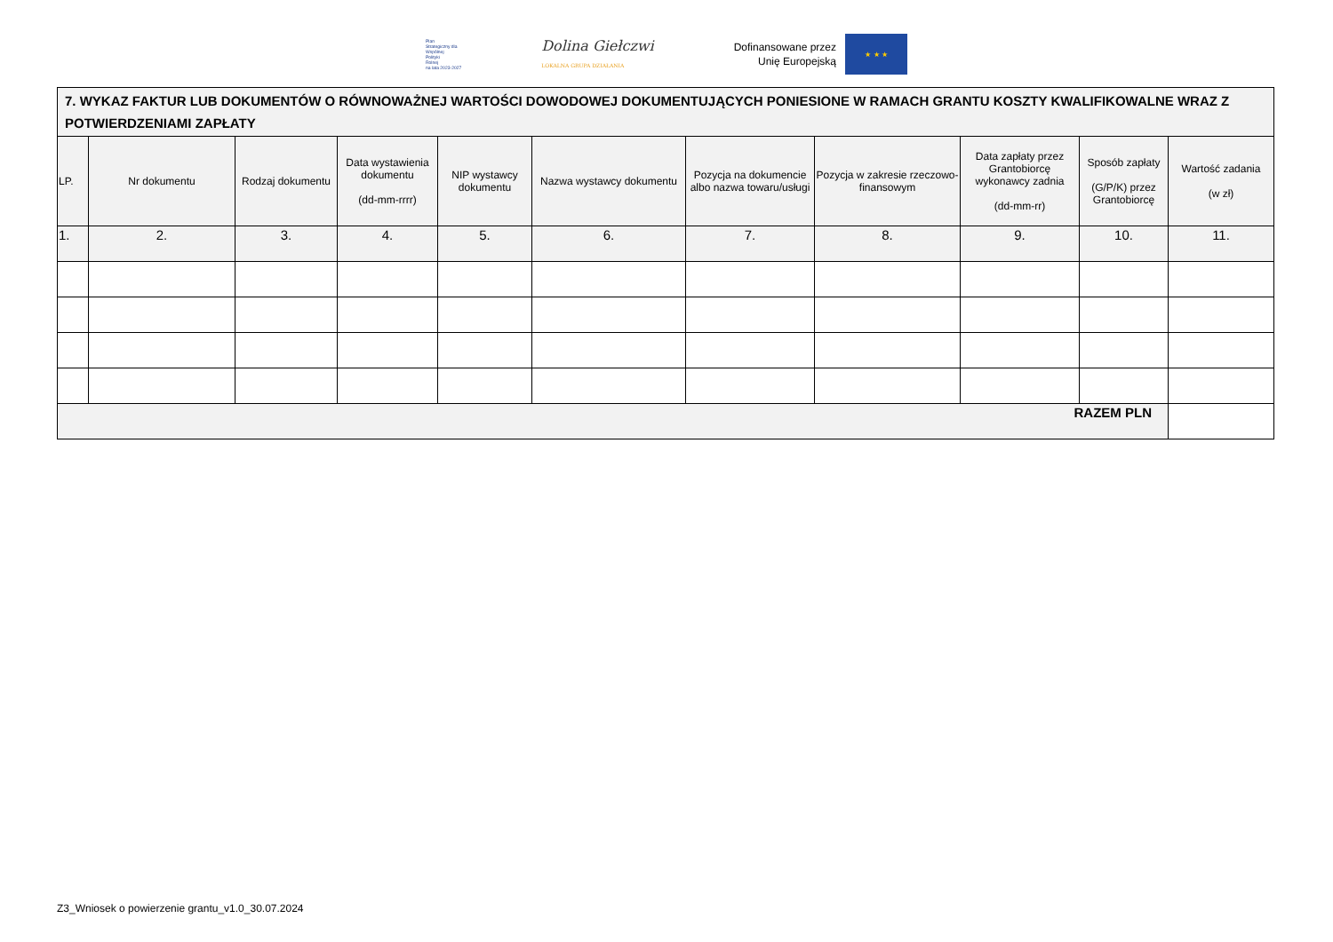Plan
Strategiczny dla
Wspólnej
Polityki
Rolnej
na lata 2023-2027
Dolina Giełczwi
LOKALNA GRUPA DZIAŁANIA
Dofinansowane przez
Unię Europejską
★ ★ ★
| 7. WYKAZ FAKTUR LUB DOKUMENTÓW O RÓWNOWAŻNEJ WARTOŚCI DOWODOWEJ DOKUMENTUJĄCYCH PONIESIONE W RAMACH GRANTU KOSZTY KWALIFIKOWALNE WRAZ Z POTWIERDZENIAMI ZAPŁATY | | | | | | | | | | |
| --- | --- | --- | --- | --- | --- | --- | --- | --- | --- | --- |
| LP. | Nr dokumentu | Rodzaj dokumentu | Data wystawienia dokumentu (dd-mm-rrrr) | NIP wystawcy dokumentu | Nazwa wystawcy dokumentu | Pozycja na dokumencie albo nazwa towaru/usługi | Pozycja w zakresie rzeczowo-finansowym | Data zapłaty przez Grantobiorcę wykonawcy zadnia (dd-mm-rr) | Sposób zapłaty (G/P/K) przez Grantobiorcę | Wartość zadania (w zł) |
| 1. | 2. | 3. | 4. | 5. | 6. | 7. | 8. | 9. | 10. | 11. |
| RAZEM PLN | | | | | | | | | | |
Z3_Wniosek o powierzenie grantu_v1.0_30.07.2024